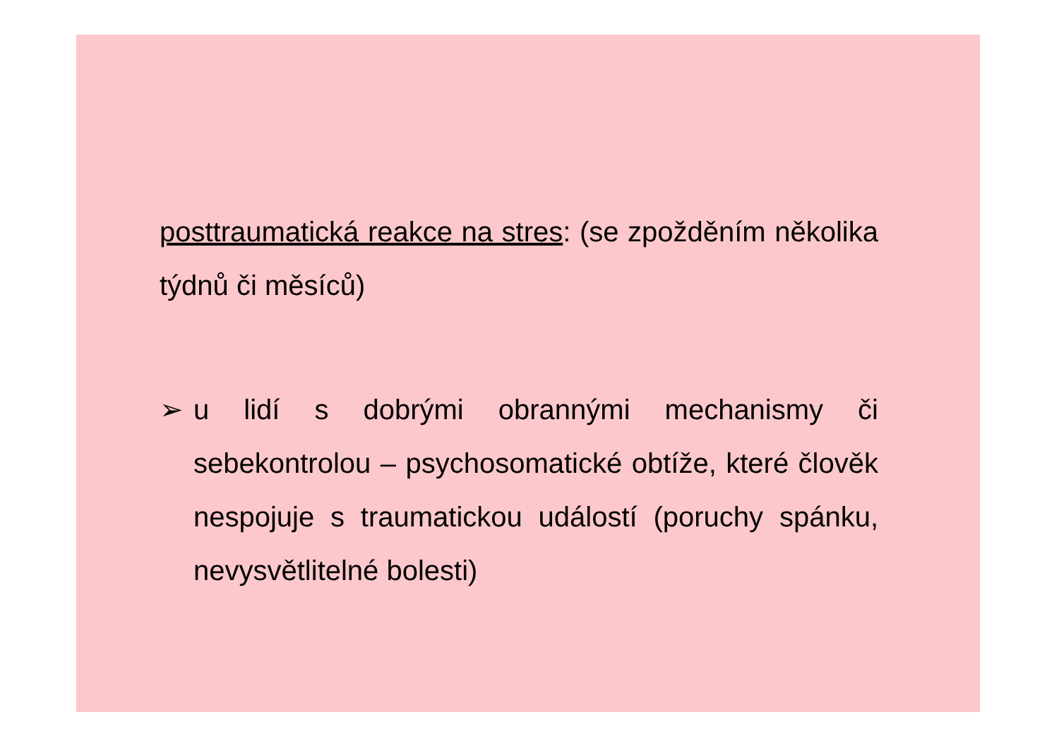posttraumatická reakce na stres: (se zpožděním několika týdnů či měsíců)
➢ u lidí s dobrými obrannými mechanismy či sebekontrolou – psychosomatické obtíže, které člověk nespojuje s traumatickou událostí (poruchy spánku, nevysvětlitelné bolesti)